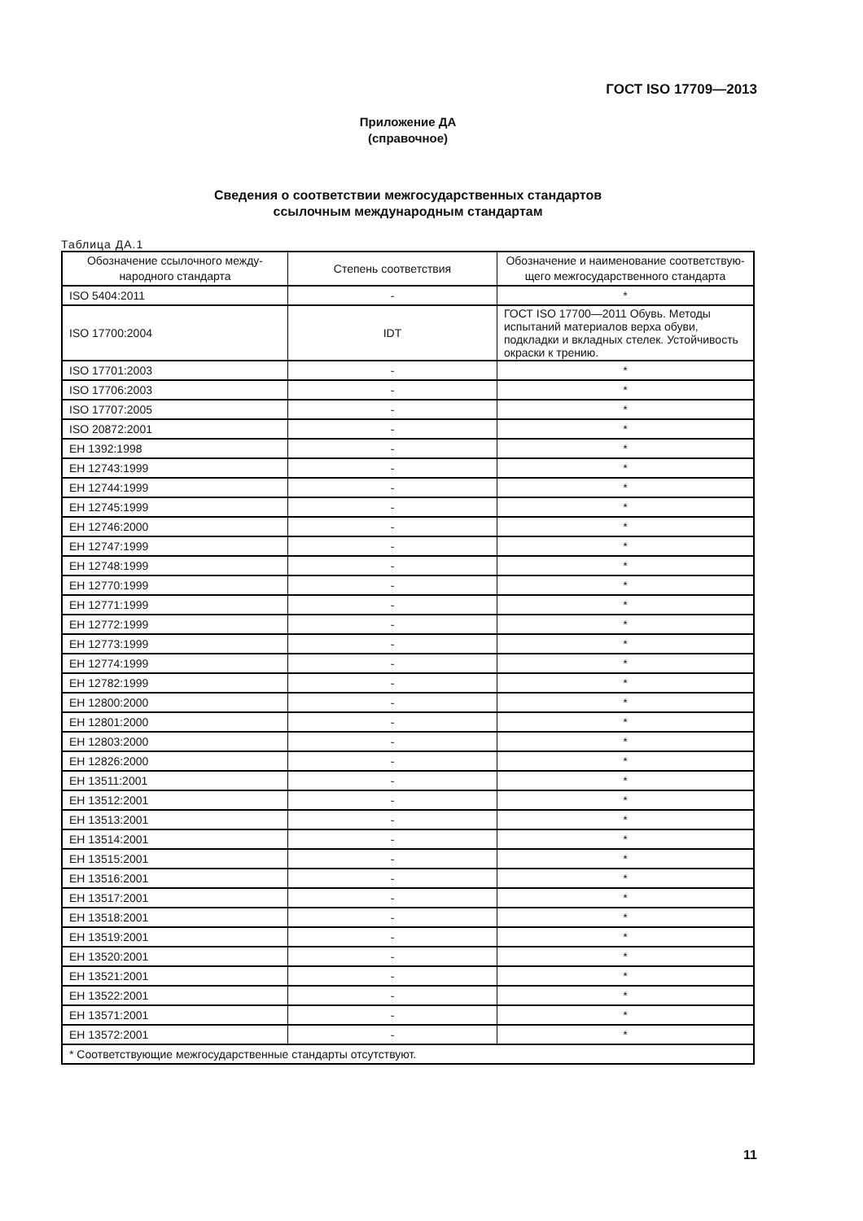ГОСТ ISO 17709—2013
Приложение ДА
(справочное)
Сведения о соответствии межгосударственных стандартов
ссылочным международным стандартам
Таблица ДА.1
| Обозначение ссылочного между-народного стандарта | Степень соответствия | Обозначение и наименование соответствую-щего межгосударственного стандарта |
| --- | --- | --- |
| ISO 5404:2011 | - | * |
| ISO 17700:2004 | IDT | ГОСТ ISO 17700—2011 Обувь. Методы испытаний материалов верха обуви, подкладки и вкладных стелек. Устойчивость окраски к трению. |
| ISO 17701:2003 | - | * |
| ISO 17706:2003 | - | * |
| ISO 17707:2005 | - | * |
| ISO 20872:2001 | - | * |
| ЕН 1392:1998 | - | * |
| ЕН 12743:1999 | - | * |
| ЕН 12744:1999 | - | * |
| ЕН 12745:1999 | - | * |
| ЕН 12746:2000 | - | * |
| ЕН 12747:1999 | - | * |
| ЕН 12748:1999 | - | * |
| ЕН 12770:1999 | - | * |
| ЕН 12771:1999 | - | * |
| ЕН 12772:1999 | - | * |
| ЕН 12773:1999 | - | * |
| ЕН 12774:1999 | - | * |
| ЕН 12782:1999 | - | * |
| ЕН 12800:2000 | - | * |
| ЕН 12801:2000 | - | * |
| ЕН 12803:2000 | - | * |
| ЕН 12826:2000 | - | * |
| ЕН 13511:2001 | - | * |
| ЕН 13512:2001 | - | * |
| ЕН 13513:2001 | - | * |
| ЕН 13514:2001 | - | * |
| ЕН 13515:2001 | - | * |
| ЕН 13516:2001 | - | * |
| ЕН 13517:2001 | - | * |
| ЕН 13518:2001 | - | * |
| ЕН 13519:2001 | - | * |
| ЕН 13520:2001 | - | * |
| ЕН 13521:2001 | - | * |
| ЕН 13522:2001 | - | * |
| ЕН 13571:2001 | - | * |
| ЕН 13572:2001 | - | * |
| * Соответствующие межгосударственные стандарты отсутствуют. | | |
11